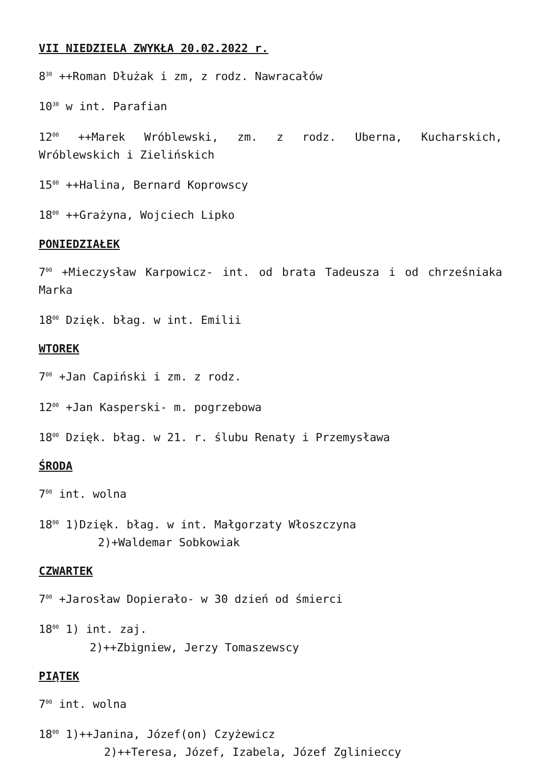VII NIEDZIELA ZWYKŁA 20.02.2022 r.
8<sup>30</sup> ++Roman Dłużak i zm, z rodz. Nawracałów
10<sup>30</sup> w int. Parafian
12<sup>00</sup> ++Marek Wróblewski, zm. z rodz. Uberna, Kucharskich, Wróblewskich i Zielińskich
15<sup>00</sup> ++Halina, Bernard Koprowscy
18<sup>00</sup> ++Grażyna, Wojciech Lipko
PONIEDZIAŁEK
7<sup>00</sup> +Mieczysław Karpowicz- int. od brata Tadeusza i od chrześniaka Marka
18<sup>00</sup> Dzięk. błag. w int. Emilii
WTOREK
7<sup>00</sup> +Jan Capiński i zm. z rodz.
12<sup>00</sup> +Jan Kasperski- m. pogrzebowa
18<sup>00</sup> Dzięk. błag. w 21. r. ślubu Renaty i Przemysława
ŚRODA
7<sup>00</sup> int. wolna
18<sup>00</sup> 1)Dzięk. błag. w int. Małgorzaty Włoszczyna
2)+Waldemar Sobkowiak
CZWARTEK
7<sup>00</sup> +Jarosław Dopierało- w 30 dzień od śmierci
18<sup>00</sup> 1) int. zaj.
2)++Zbigniew, Jerzy Tomaszewscy
PIĄTEK
7<sup>00</sup> int. wolna
18<sup>00</sup> 1)++Janina, Józef(on) Czyżewicz
2)++Teresa, Józef, Izabela, Józef Zglinieccy